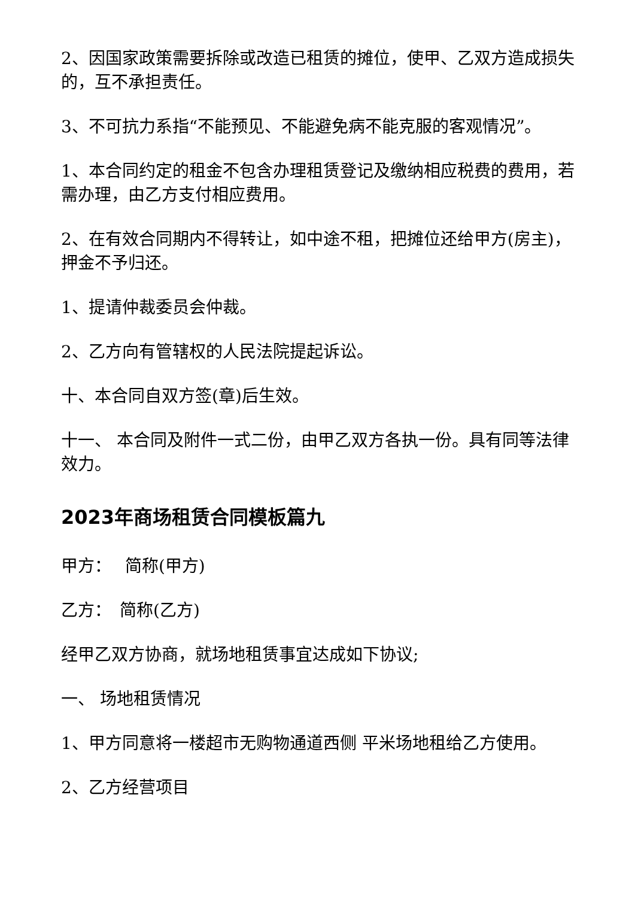2、因国家政策需要拆除或改造已租赁的摊位，使甲、乙双方造成损失的，互不承担责任。
3、不可抗力系指“不能预见、不能避免病不能克服的客观情况”。
1、本合同约定的租金不包含办理租赁登记及缴纳相应税费的费用，若需办理，由乙方支付相应费用。
2、在有效合同期内不得转让，如中途不租，把摊位还给甲方(房主)，押金不予归还。
1、提请仲裁委员会仲裁。
2、乙方向有管辖权的人民法院提起诉讼。
十、本合同自双方签(章)后生效。
十一、 本合同及附件一式二份，由甲乙双方各执一份。具有同等法律效力。
2023年商场租赁合同模板篇九
甲方：　 简称(甲方)
乙方：　简称(乙方)
经甲乙双方协商，就场地租赁事宜达成如下协议;
一、 场地租赁情况
1、甲方同意将一楼超市无购物通道西侧 平米场地租给乙方使用。
2、乙方经营项目